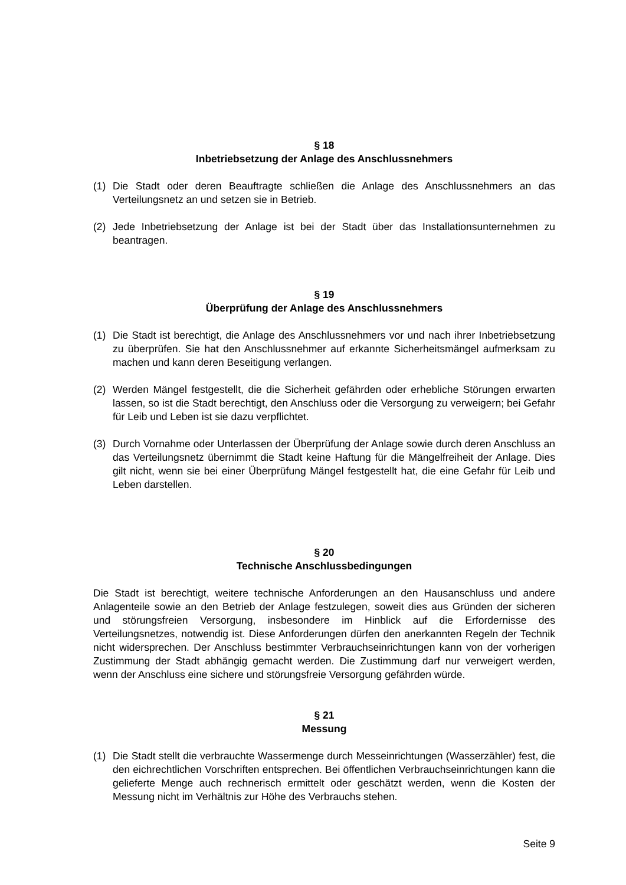§ 18
Inbetriebsetzung der Anlage des Anschlussnehmers
(1) Die Stadt oder deren Beauftragte schließen die Anlage des Anschlussnehmers an das Verteilungsnetz an und setzen sie in Betrieb.
(2) Jede Inbetriebsetzung der Anlage ist bei der Stadt über das Installationsunternehmen zu beantragen.
§ 19
Überprüfung der Anlage des Anschlussnehmers
(1) Die Stadt ist berechtigt, die Anlage des Anschlussnehmers vor und nach ihrer Inbetriebsetzung zu überprüfen. Sie hat den Anschlussnehmer auf erkannte Sicherheitsmängel aufmerksam zu machen und kann deren Beseitigung verlangen.
(2) Werden Mängel festgestellt, die die Sicherheit gefährden oder erhebliche Störungen erwarten lassen, so ist die Stadt berechtigt, den Anschluss oder die Versorgung zu verweigern; bei Gefahr für Leib und Leben ist sie dazu verpflichtet.
(3) Durch Vornahme oder Unterlassen der Überprüfung der Anlage sowie durch deren Anschluss an das Verteilungsnetz übernimmt die Stadt keine Haftung für die Mängelfreiheit der Anlage. Dies gilt nicht, wenn sie bei einer Überprüfung Mängel festgestellt hat, die eine Gefahr für Leib und Leben darstellen.
§ 20
Technische Anschlussbedingungen
Die Stadt ist berechtigt, weitere technische Anforderungen an den Hausanschluss und andere Anlagenteile sowie an den Betrieb der Anlage festzulegen, soweit dies aus Gründen der sicheren und störungsfreien Versorgung, insbesondere im Hinblick auf die Erfordernisse des Verteilungsnetzes, notwendig ist. Diese Anforderungen dürfen den anerkannten Regeln der Technik nicht widersprechen. Der Anschluss bestimmter Verbrauchseinrichtungen kann von der vorherigen Zustimmung der Stadt abhängig gemacht werden. Die Zustimmung darf nur verweigert werden, wenn der Anschluss eine sichere und störungsfreie Versorgung gefährden würde.
§ 21
Messung
(1) Die Stadt stellt die verbrauchte Wassermenge durch Messeinrichtungen (Wasserzähler) fest, die den eichrechtlichen Vorschriften entsprechen. Bei öffentlichen Verbrauchseinrichtungen kann die gelieferte Menge auch rechnerisch ermittelt oder geschätzt werden, wenn die Kosten der Messung nicht im Verhältnis zur Höhe des Verbrauchs stehen.
Seite 9